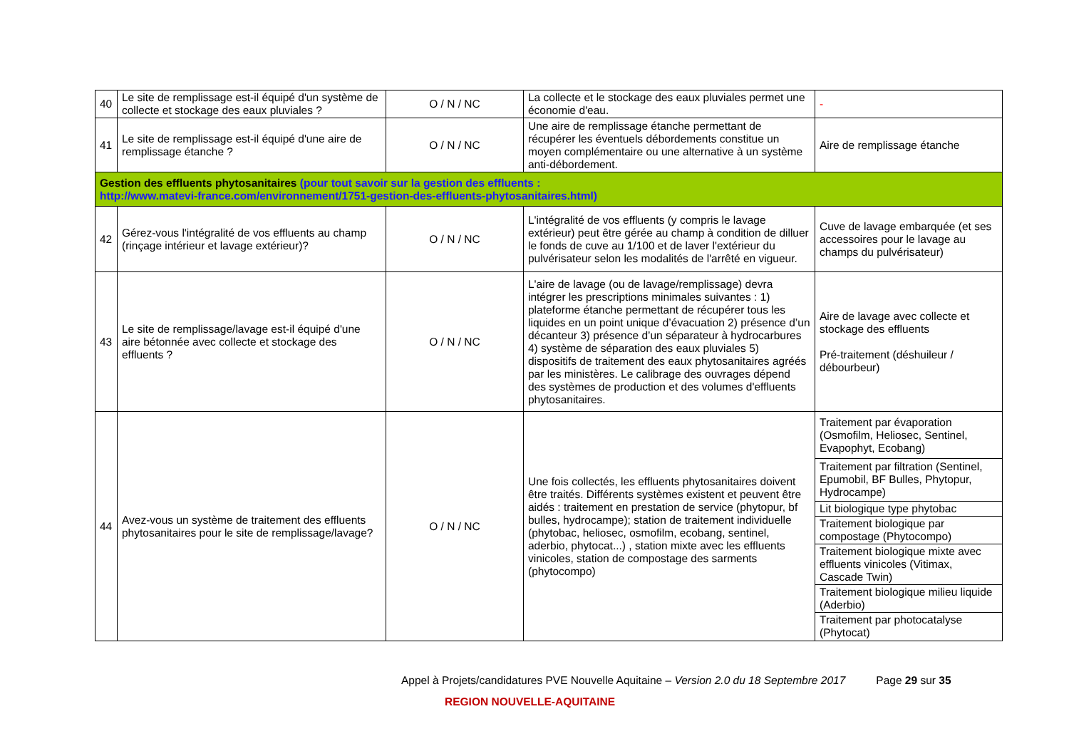| 40 | Le site de remplissage est-il équipé d'un système de collecte et stockage des eaux pluviales ? | O / N / NC | La collecte et le stockage des eaux pluviales permet une économie d'eau. | - |
| 41 | Le site de remplissage est-il équipé d'une aire de remplissage étanche ? | O / N / NC | Une aire de remplissage étanche permettant de récupérer les éventuels débordements constitue un moyen complémentaire ou une alternative à un système anti-débordement. | Aire de remplissage étanche |
| Gestion des effluents phytosanitaires (pour tout savoir sur la gestion des effluents : http://www.matevi-france.com/environnement/1751-gestion-des-effluents-phytosanitaires.html) | | | | |
| 42 | Gérez-vous l'intégralité de vos effluents au champ (rinçage intérieur et lavage extérieur)? | O / N / NC | L'intégralité de vos effluents (y compris le lavage extérieur) peut être gérée au champ à condition de dilluer le fonds de cuve au 1/100 et de laver l'extérieur du pulvérisateur selon les modalités de l'arrêté en vigueur. | Cuve de lavage embarquée (et ses accessoires pour le lavage au champs du pulvérisateur) |
| 43 | Le site de remplissage/lavage est-il équipé d'une aire bétonnée avec collecte et stockage des effluents ? | O / N / NC | L'aire de lavage (ou de lavage/remplissage) devra intégrer les prescriptions minimales suivantes : 1) plateforme étanche permettant de récupérer tous les liquides en un point unique d’évacuation 2) présence d’un décanteur 3) présence d’un séparateur à hydrocarbures 4) système de séparation des eaux pluviales 5) dispositifs de traitement des eaux phytosanitaires agréés par les ministères. Le calibrage des ouvrages dépend des systèmes de production et des volumes d'effluents phytosanitaires. | Aire de lavage avec collecte et stockage des effluents Pré-traitement (déshuileur / débourbeur) |
| 44 | Avez-vous un système de traitement des effluents phytosanitaires pour le site de remplissage/lavage? | O / N / NC | Une fois collectés, les effluents phytosanitaires doivent être traités. Différents systèmes existent et peuvent être aidés : traitement en prestation de service (phytopur, bf bulles, hydrocampe); station de traitement individuelle (phytobac, heliosec, osmofilm, ecobang, sentinel, aderbio, phytocat...) , station mixte avec les effluents vinicoles, station de compostage des sarments (phytocompo) | / Traitement par évaporation (Osmofilm, Heliosec, Sentinel, Evapophyt, Ecobang) / / Traitement par filtration (Sentinel, Epumobil, BF Bulles, Phytopur, Hydrocampe) / / Lit biologique type phytobac / / Traitement biologique par compostage (Phytocompo) / / Traitement biologique mixte avec effluents vinicoles (Vitimax, Cascade Twin) / / Traitement biologique milieu liquide (Aderbio) / / Traitement par photocatalyse (Phytocat) / |
Appel à Projets/candidatures PVE Nouvelle Aquitaine – Version 2.0 du 18 Septembre 2017 Page 29 sur 35
REGION NOUVELLE-AQUITAINE